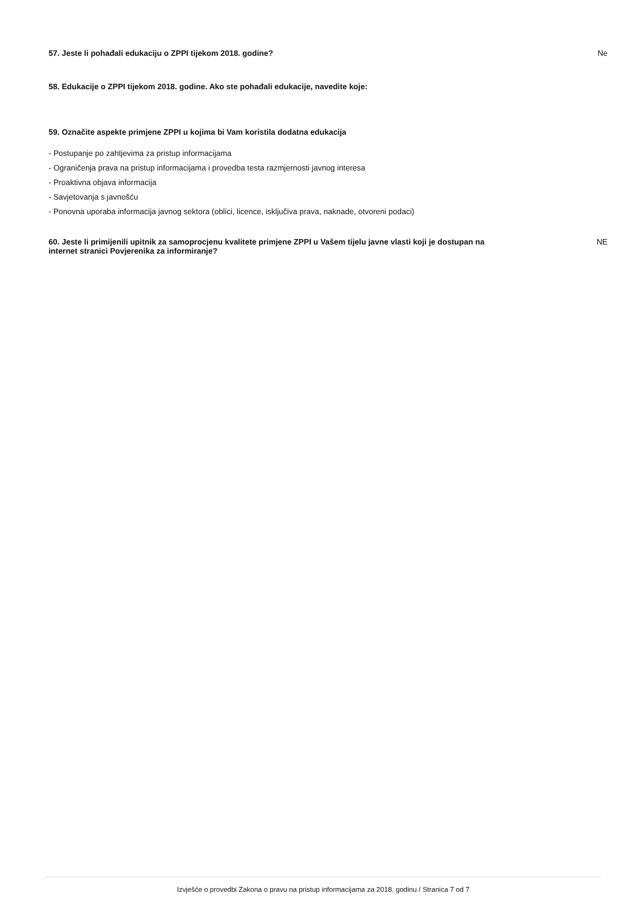57. Jeste li pohađali edukaciju o ZPPI tijekom 2018. godine? Ne
58. Edukacije o ZPPI tijekom 2018. godine. Ako ste pohađali edukacije, navedite koje:
59. Označite aspekte primjene ZPPI u kojima bi Vam koristila dodatna edukacija
- Postupanje po zahtjevima za pristup informacijama
- Ograničenja prava na pristup informacijama i provedba testa razmjernosti javnog interesa
- Proaktivna objava informacija
- Savjetovanja s javnošću
- Ponovna uporaba informacija javnog sektora (oblici, licence, isključiva prava, naknade, otvoreni podaci)
60. Jeste li primijenili upitnik za samoprocjenu kvalitete primjene ZPPI u Vašem tijelu javne vlasti koji je dostupan na internet stranici Povjerenika za informiranje? NE
Izvješće o provedbi Zakona o pravu na pristup informacijama za 2018. godinu / Stranica 7 od 7